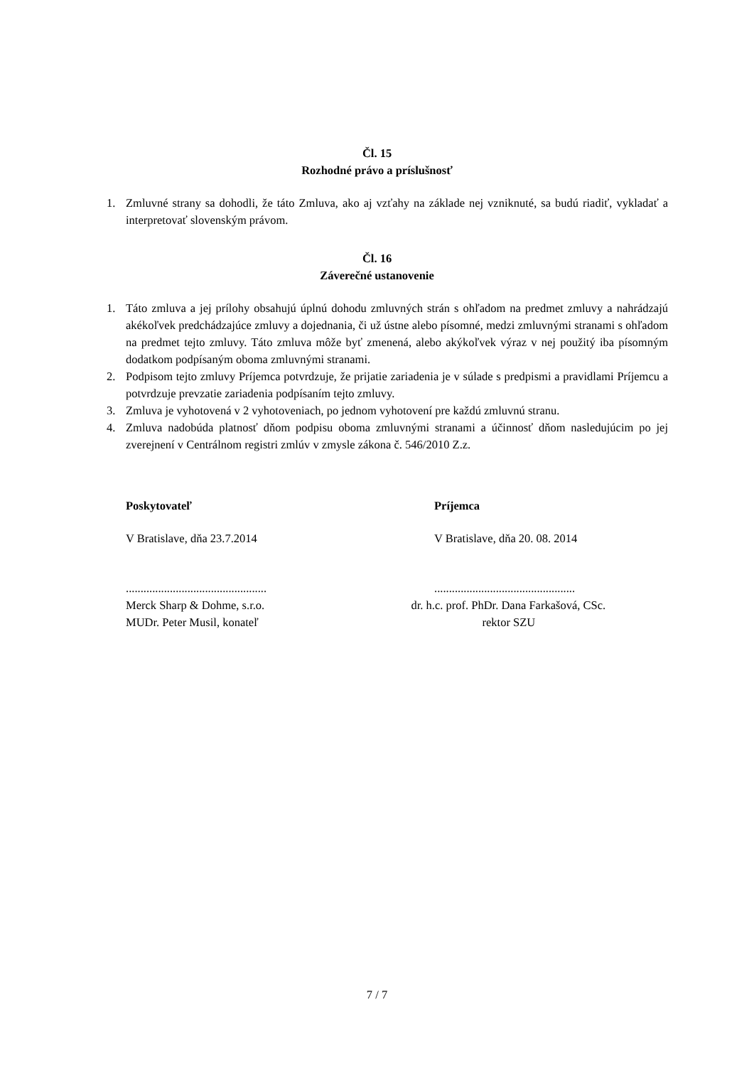Čl. 15
Rozhodné právo a príslušnosť
1. Zmluvné strany sa dohodli, že táto Zmluva, ako aj vzťahy na základe nej vzniknuté, sa budú riadiť, vykladať a interpretovať slovenským právom.
Čl. 16
Záverečné ustanovenie
1. Táto zmluva a jej prílohy obsahujú úplnú dohodu zmluvných strán s ohľadom na predmet zmluvy a nahrádzajú akékoľvek predchádzajúce zmluvy a dojednania, či už ústne alebo písomné, medzi zmluvnými stranami s ohľadom na predmet tejto zmluvy. Táto zmluva môže byť zmenená, alebo akýkoľvek výraz v nej použitý iba písomným dodatkom podpísaným oboma zmluvnými stranami.
2. Podpisom tejto zmluvy Príjemca potvrdzuje, že prijatie zariadenia je v súlade s predpismi a pravidlami Príjemcu a potvrdzuje prevzatie zariadenia podpísaním tejto zmluvy.
3. Zmluva je vyhotovená v 2 vyhotoveniach, po jednom vyhotovení pre každú zmluvnú stranu.
4. Zmluva nadobúda platnosť dňom podpisu oboma zmluvnými stranami a účinnosť dňom nasledujúcim po jej zverejnení v Centrálnom registri zmlúv v zmysle zákona č. 546/2010 Z.z.
Poskytovateľ Príjemca
V Bratislave, dňa 23.7.2014 V Bratislave, dňa 20. 08. 2014
................................................
................................................
Merck Sharp & Dohme, s.r.o.
MUDr. Peter Musil, konateľ
dr. h.c. prof. PhDr. Dana Farkašová, CSc.
rektor SZU
7 / 7